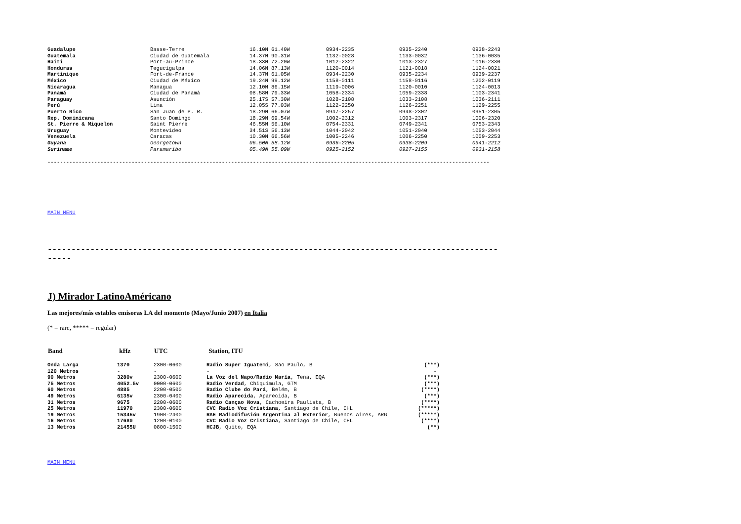| Guadalupe | Basse-Terre | 16.10N 61.40W | 0934-2235 | 0935-2240 | 0938-2243 |
| Guatemala | Ciudad de Guatemala | 14.37N 90.31W | 1132-0028 | 1133-0032 | 1136-0035 |
| Haiti | Port-au-Prince | 18.33N 72.20W | 1012-2322 | 1013-2327 | 1016-2330 |
| Honduras | Tegucigalpa | 14.06N 87.13W | 1120-0014 | 1121-0018 | 1124-0021 |
| Martinique | Fort-de-France | 14.37N 61.05W | 0934-2230 | 0935-2234 | 0939-2237 |
| México | Ciudad de México | 19.24N 99.12W | 1158-0111 | 1158-0116 | 1202-0119 |
| Nicaragua | Managua | 12.10N 86.15W | 1119-0006 | 1120-0010 | 1124-0013 |
| Panamá | Ciudad de Panamá | 08.58N 79.33W | 1058-2334 | 1059-2338 | 1103-2341 |
| Paraguay | Asunción | 25.17S 57.30W | 1028-2108 | 1033-2108 | 1036-2111 |
| Perú | Lima | 12.05S 77.03W | 1122-2250 | 1126-2251 | 1129-2255 |
| Puerto Rico | San Juan de P. R. | 18.29N 66.07W | 0947-2257 | 0948-2302 | 0951-2305 |
| Rep. Dominicana | Santo Domingo | 18.29N 69.54W | 1002-2312 | 1003-2317 | 1006-2320 |
| St. Pierre & Miquelon | Saint Pierre | 46.55N 56.10W | 0754-2331 | 0749-2341 | 0753-2343 |
| Uruguay | Montevideo | 34.51S 56.13W | 1044-2042 | 1051-2040 | 1053-2044 |
| Venezuela | Caracas | 10.30N 66.56W | 1005-2246 | 1006-2250 | 1009-2253 |
| Guyana | Georgetown | 06.50N 58.12W | 0936-2205 | 0938-2209 | 0941-2212 |
| Suriname | Paramaribo | 05.49N 55.09W | 0925-2152 | 0927-2155 | 0931-2158 |
----------------------------------------------------------------------------------------------------------------------------------------------
MAIN MENU
----------------------------------------------------------------------------------------------------
J) Mirador LatinoAméricano
Las mejores/más estables emisoras LA del momento (Mayo/Junio 2007) en Italia
(* = rare, ***** = regular)
| Band | kHz | UTC | Station, ITU | |
| --- | --- | --- | --- | --- |
| Onda Larga | 1370 | 2300-0600 | Radio Super Iguatemí , Sao Paulo, B | (***) |
| 120 Metros | - | - | - | - |
| 90 Metros | 3280v | 2300-0600 | La Voz del Napo/Radio María , Tena, EQA | (***) |
| 75 Metros | 4052.5v | 0000-0600 | Radio Verdad , Chiquimula, GTM | (***) |
| 60 Metros | 4885 | 2200-0500 | Radio Clube do Pará , Belém, B | (****) |
| 49 Metros | 6135v | 2300-0400 | Radio Aparecida , Aparecida, B | (***) |
| 31 Metros | 9675 | 2200-0600 | Radio Cançao Nova , Cachoeira Paulista, B | (****) |
| 25 Metros | 11970 | 2300-0600 | CVC Radio Voz Cristiana , Santiago de Chile, CHL | (*****) |
| 19 Metros | 15345v | 1900-2400 | RAE Radiodifusión Argentina al Exterior , Buenos Aires, ARG | (*****) |
| 16 Metros | 17680 | 1200-0100 | CVC Radio Voz Cristiana , Santiago de Chile, CHL | (****) |
| 13 Metros | 21455U | 0800-1500 | HCJB , Quito, EQA | (**) |
MAIN MENU